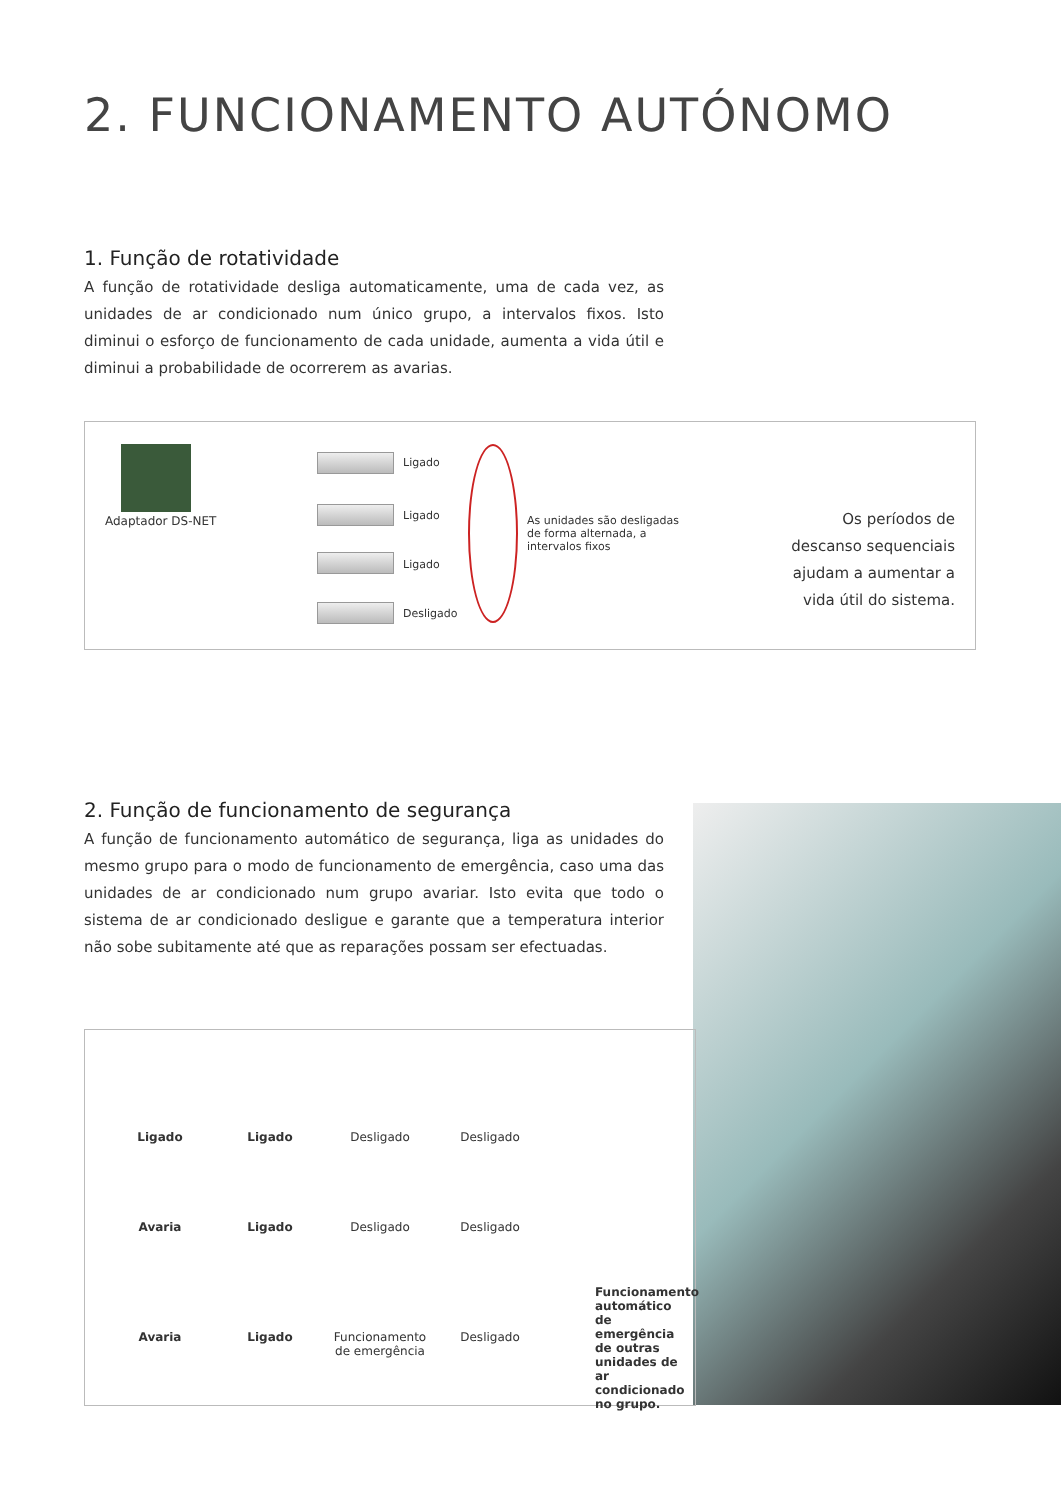2. FUNCIONAMENTO AUTÓNOMO
1. Função de rotatividade
A função de rotatividade desliga automaticamente, uma de cada vez, as unidades de ar condicionado num único grupo, a intervalos fixos. Isto diminui o esforço de funcionamento de cada unidade, aumenta a vida útil e diminui a probabilidade de ocorrerem as avarias.
Adaptador DS-NET
Ligado
Ligado
Ligado
Desligado
As unidades são desligadas de forma alternada, a intervalos fixos
Os períodos de descanso sequenciais ajudam a aumentar a vida útil do sistema.
2. Função de funcionamento de segurança
A função de funcionamento automático de segurança, liga as unidades do mesmo grupo para o modo de funcionamento de emergência, caso uma das unidades de ar condicionado num grupo avariar. Isto evita que todo o sistema de ar condicionado desligue e garante que a temperatura interior não sobe subitamente até que as reparações possam ser efectuadas.
Ligado Ligado Desligado Desligado
Avaria Ligado Desligado Desligado
Avaria Ligado Funcionamento de emergência
Desligado
Funcionamento automático de emergência de outras unidades de ar condicionado no grupo.